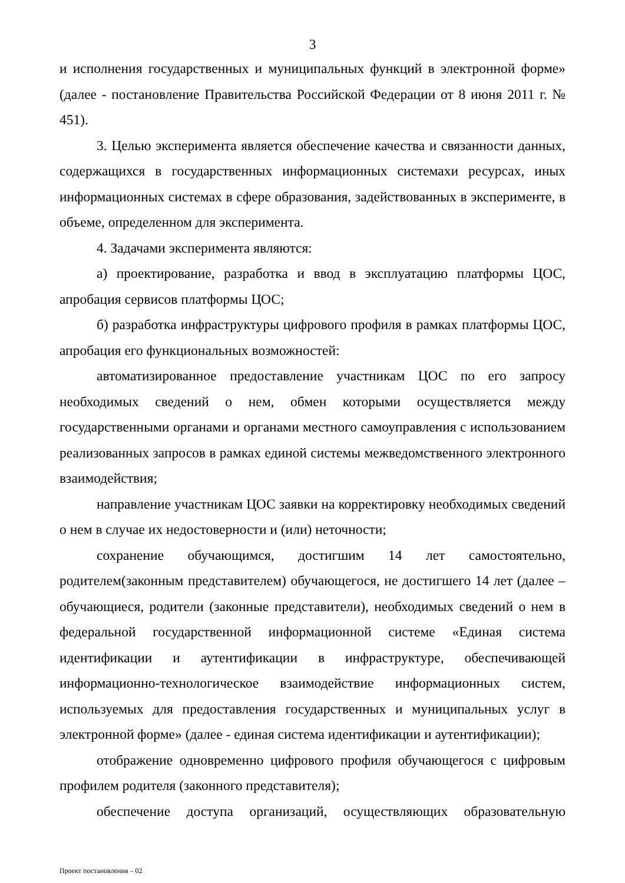3
и исполнения государственных и муниципальных функций в электронной форме» (далее - постановление Правительства Российской Федерации от 8 июня 2011 г. № 451).
3. Целью эксперимента является обеспечение качества и связанности данных, содержащихся в государственных информационных системахи ресурсах, иных информационных системах в сфере образования, задействованных в эксперименте, в объеме, определенном для эксперимента.
4. Задачами эксперимента являются:
а) проектирование, разработка и ввод в эксплуатацию платформы ЦОС, апробация сервисов платформы ЦОС;
б) разработка инфраструктуры цифрового профиля в рамках платформы ЦОС, апробация его функциональных возможностей:
автоматизированное предоставление участникам ЦОС по его запросу необходимых сведений о нем, обмен которыми осуществляется между государственными органами и органами местного самоуправления с использованием реализованных запросов в рамках единой системы межведомственного электронного взаимодействия;
направление участникам ЦОС заявки на корректировку необходимых сведений о нем в случае их недостоверности и (или) неточности;
сохранение обучающимся, достигшим 14 лет самостоятельно, родителем(законным представителем) обучающегося, не достигшего 14 лет (далее – обучающиеся, родители (законные представители), необходимых сведений о нем в федеральной государственной информационной системе «Единая система идентификации и аутентификации в инфраструктуре, обеспечивающей информационно-технологическое взаимодействие информационных систем, используемых для предоставления государственных и муниципальных услуг в электронной форме» (далее - единая система идентификации и аутентификации);
отображение одновременно цифрового профиля обучающегося с цифровым профилем родителя (законного представителя);
обеспечение доступа организаций, осуществляющих образовательную
Проект постановления – 02